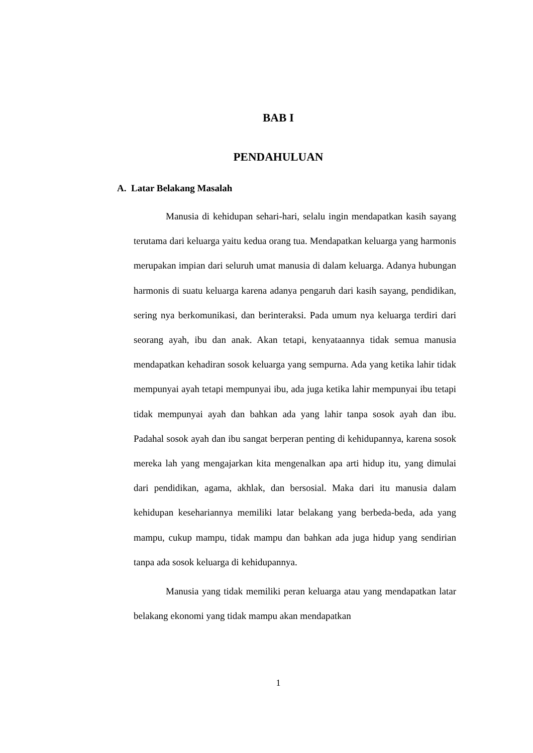BAB I
PENDAHULUAN
A. Latar Belakang Masalah
Manusia di kehidupan sehari-hari, selalu ingin mendapatkan kasih sayang terutama dari keluarga yaitu kedua orang tua. Mendapatkan keluarga yang harmonis merupakan impian dari seluruh umat manusia di dalam keluarga. Adanya hubungan harmonis di suatu keluarga karena adanya pengaruh dari kasih sayang, pendidikan, sering nya berkomunikasi, dan berinteraksi. Pada umum nya keluarga terdiri dari seorang ayah, ibu dan anak. Akan tetapi, kenyataannya tidak semua manusia mendapatkan kehadiran sosok keluarga yang sempurna. Ada yang ketika lahir tidak mempunyai ayah tetapi mempunyai ibu, ada juga ketika lahir mempunyai ibu tetapi tidak mempunyai ayah dan bahkan ada yang lahir tanpa sosok ayah dan ibu. Padahal sosok ayah dan ibu sangat berperan penting di kehidupannya, karena sosok mereka lah yang mengajarkan kita mengenalkan apa arti hidup itu, yang dimulai dari pendidikan, agama, akhlak, dan bersosial. Maka dari itu manusia dalam kehidupan kesehariannya memiliki latar belakang yang berbeda-beda, ada yang mampu, cukup mampu, tidak mampu dan bahkan ada juga hidup yang sendirian tanpa ada sosok keluarga di kehidupannya.
Manusia yang tidak memiliki peran keluarga atau yang mendapatkan latar belakang ekonomi yang tidak mampu akan mendapatkan
1